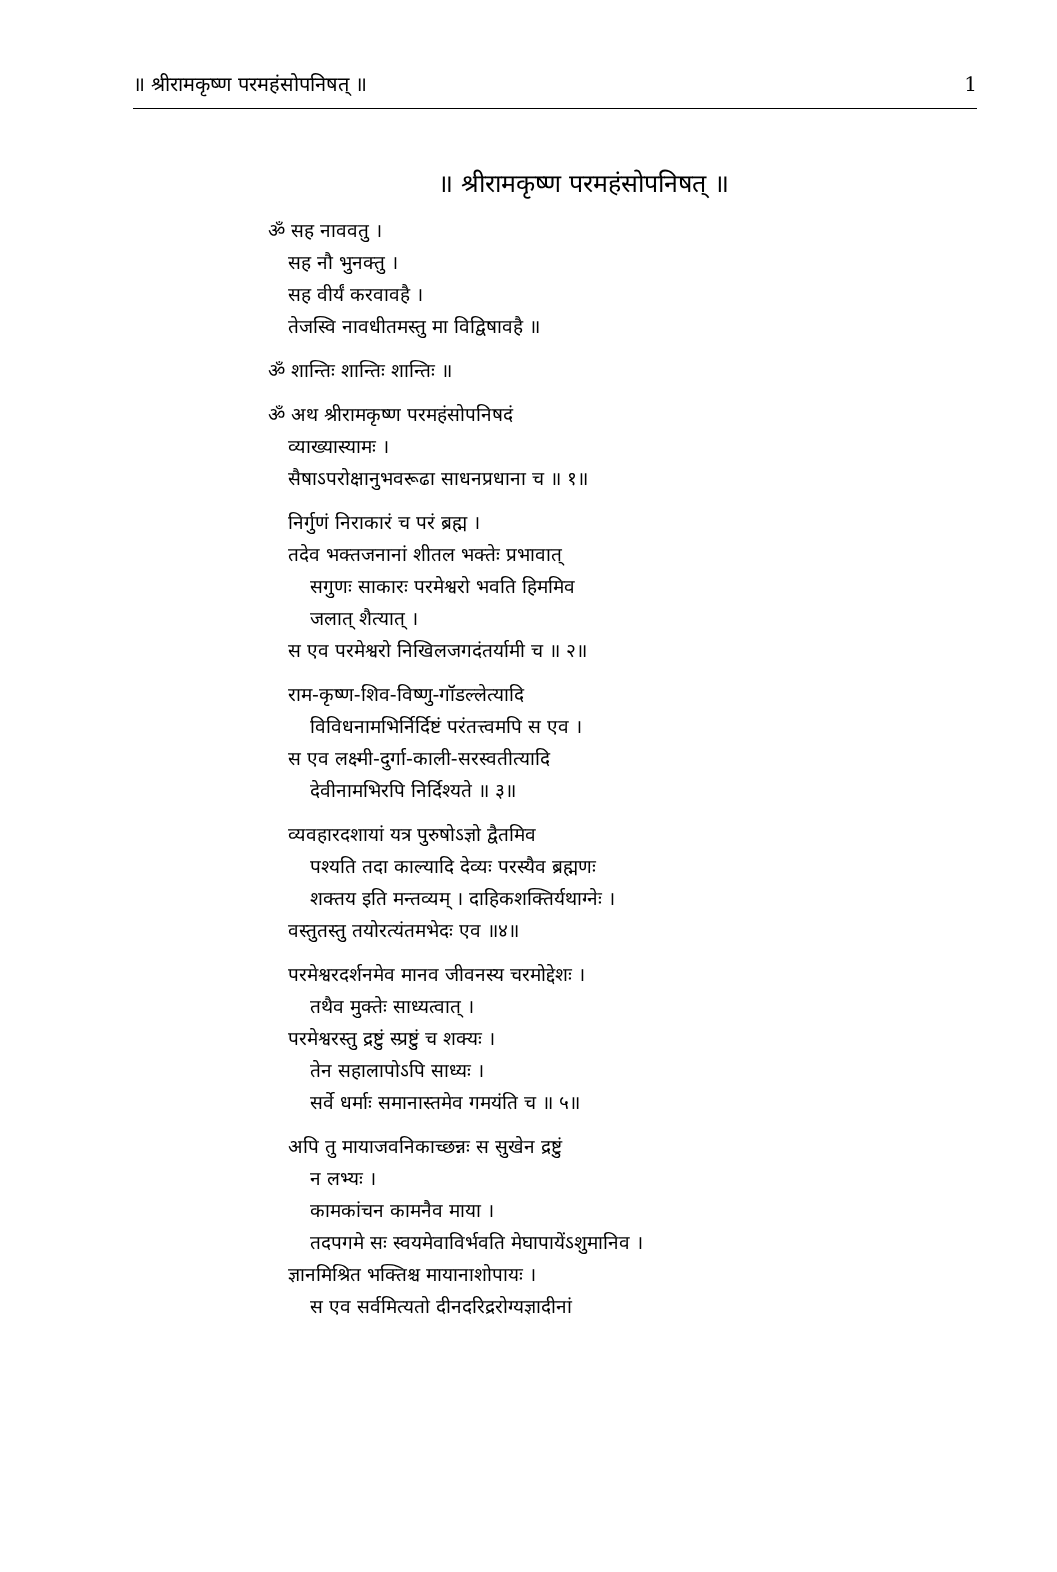॥ श्रीरामकृष्ण परमहंसोपनिषत् ॥ 1
॥ श्रीरामकृष्ण परमहंसोपनिषत् ॥
ॐ सह नाववतु ।
सह नौ भुनक्तु ।
सह वीर्यं करवावहै ।
तेजस्वि नावधीतमस्तु मा विद्विषावहै ॥
ॐ शान्तिः शान्तिः शान्तिः ॥
ॐ अथ श्रीरामकृष्ण परमहंसोपनिषदं
व्याख्यास्यामः ।
सैषाऽपरोक्षानुभवरूढा साधनप्रधाना च ॥ १॥
निर्गुणं निराकारं च परं ब्रह्म ।
तदेव भक्तजनानां शीतल भक्तेः प्रभावात्
सगुणः साकारः परमेश्वरो भवति हिममिव
जलात् शैत्यात् ।
स एव परमेश्वरो निखिलजगदंतर्यामी च ॥ २॥
राम-कृष्ण-शिव-विष्णु-गॉडल्लेत्यादि
विविधनामभिर्निर्दिष्टं परंतत्त्वमपि स एव ।
स एव लक्ष्मी-दुर्गा-काली-सरस्वतीत्यादि
देवीनामभिरपि निर्दिश्यते ॥ ३॥
व्यवहारदशायां यत्र पुरुषोऽज्ञो द्वैतमिव
पश्यति तदा काल्यादि देव्यः परस्यैव ब्रह्मणः
शक्तय इति मन्तव्यम् । दाहिकशक्तिर्यथाग्नेः ।
वस्तुतस्तु तयोरत्यंतमभेदः एव ॥४॥
परमेश्वरदर्शनमेव मानव जीवनस्य चरमोद्देशः ।
तथैव मुक्तेः साध्यत्वात् ।
परमेश्वरस्तु द्रष्टुं स्प्रष्टुं च शक्यः ।
तेन सहालापोऽपि साध्यः ।
सर्वे धर्माः समानास्तमेव गमयंति च ॥ ५॥
अपि तु मायाजवनिकाच्छन्नः स सुखेन द्रष्टुं
न लभ्यः ।
कामकांचन कामनैव माया ।
तदपगमे सः स्वयमेवाविर्भवति मेघापायेंऽशुमानिव ।
ज्ञानमिश्रित भक्तिश्च मायानाशोपायः ।
स एव सर्वमित्यतो दीनदरिद्ररोग्यज्ञादीनां